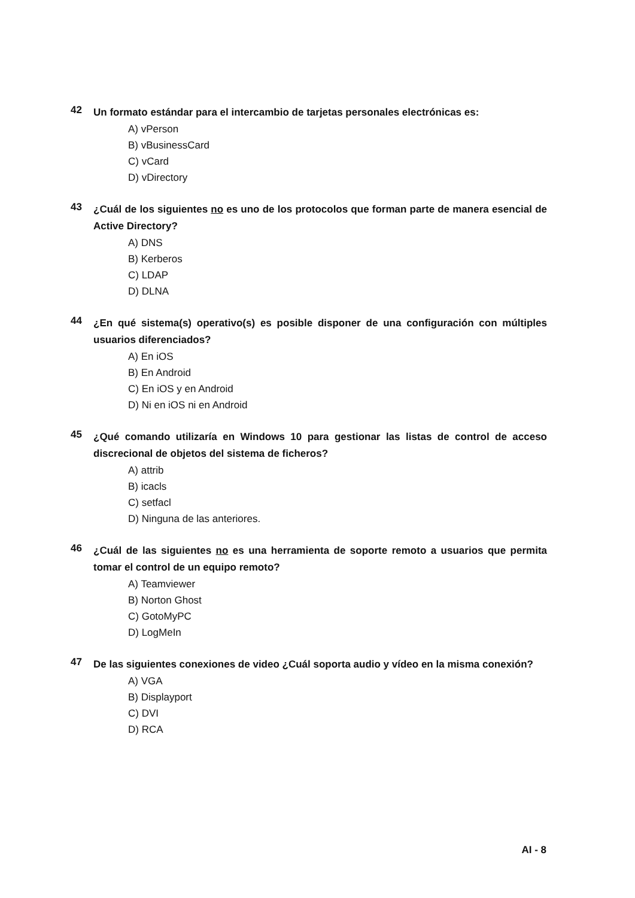42
Un formato estándar para el intercambio de tarjetas personales electrónicas es:
A) vPerson
B) vBusinessCard
C) vCard
D) vDirectory
43
¿Cuál de los siguientes no es uno de los protocolos que forman parte de manera esencial de Active Directory?
A) DNS
B) Kerberos
C) LDAP
D) DLNA
44
¿En qué sistema(s) operativo(s) es posible disponer de una configuración con múltiples usuarios diferenciados?
A) En iOS
B) En Android
C) En iOS y en Android
D) Ni en iOS ni en Android
45
¿Qué comando utilizaría en Windows 10 para gestionar las listas de control de acceso discrecional de objetos del sistema de ficheros?
A) attrib
B) icacls
C) setfacl
D) Ninguna de las anteriores.
46
¿Cuál de las siguientes no es una herramienta de soporte remoto a usuarios que permita tomar el control de un equipo remoto?
A) Teamviewer
B) Norton Ghost
C) GotoMyPC
D) LogMeIn
47
De las siguientes conexiones de video ¿Cuál soporta audio y vídeo en la misma conexión?
A) VGA
B) Displayport
C) DVI
D) RCA
AI - 8